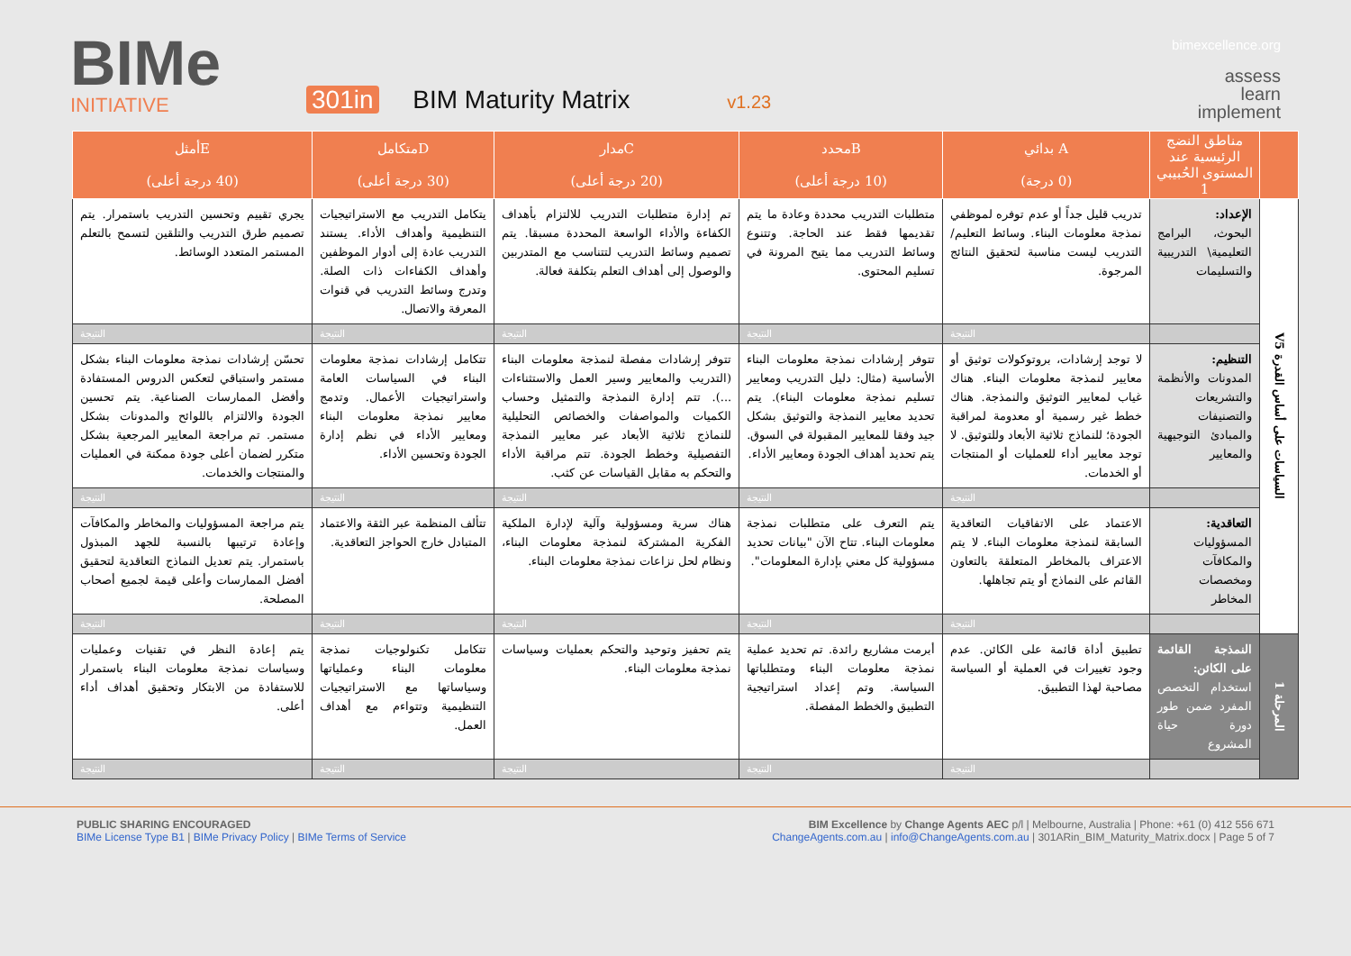BIMe
INITIATIVE
301in BIM Maturity Matrix v1.23
bimexcellence.org
assess
learn
implement
| | مناطق النضج الرئيسية عند المستوى الحُبيبي 1 | A بدائي (0 درجة) | Bمحدد (10 درجة أعلى) | Cمدار (20 درجة أعلى) | Dمتكامل (30 درجة أعلى) | Eأمثل (40 درجة أعلى) |
| --- | --- | --- | --- | --- | --- | --- |
| السياسات على أساس القدرة V5 | الإعداد: البحوث، البرامج التعليمية\ التدريبية والتسليمات | تدريب قليل جداً أو عدم توفره لموظفي نمذجة معلومات البناء. وسائط التعليم/التدريب ليست مناسبة لتحقيق النتائج المرجوة. | متطلبات التدريب محددة وعادة ما يتم تقديمها فقط عند الحاجة. وتتنوع وسائط التدريب مما يتيح المرونة في تسليم المحتوى. | تم إدارة متطلبات التدريب للالتزام بأهداف الكفاءة والأداء الواسعة المحددة مسبقا. يتم تصميم وسائط التدريب لتتناسب مع المتدربين والوصول إلى أهداف التعلم بتكلفة فعالة. | يتكامل التدريب مع الاستراتيجيات التنظيمية وأهداف الأداء. يستند التدريب عادة إلى أدوار الموظفين وأهداف الكفاءات ذات الصلة. وتدرج وسائط التدريب في قنوات المعرفة والاتصال. | يجري تقييم وتحسين التدريب باستمرار. يتم تصميم طرق التدريب والتلقين لتسمح بالتعلم المستمر المتعدد الوسائط. |
| | | النتيجة | النتيجة | النتيجة | النتيجة | النتيجة |
| | التنظيم: المدونات والأنظمة والتشريعات والتصنيفات والمبادئ التوجيهية والمعايير | لا توجد إرشادات، بروتوكولات توثيق أو معايير لنمذجة معلومات البناء. هناك غياب لمعايير التوثيق والنمذجة. هناك خطط غير رسمية أو معدومة لمراقبة الجودة؛ للنماذج ثلاثية الأبعاد وللتوثيق. لا توجد معايير أداء للعمليات أو المنتجات أو الخدمات. | تتوفر إرشادات نمذجة معلومات البناء الأساسية (مثال: دليل التدريب ومعايير تسليم نمذجة معلومات البناء). يتم تحديد معايير النمذجة والتوثيق بشكل جيد وفقا للمعايير المقبولة في السوق. يتم تحديد أهداف الجودة ومعايير الأداء. | تتوفر إرشادات مفصلة لنمذجة معلومات البناء (التدريب والمعايير وسير العمل والاستثناءات ...). تتم إدارة النمذجة والتمثيل وحساب الكميات والمواصفات والخصائص التحليلية للنماذج ثلاثية الأبعاد عبر معايير النمذجة التفصيلية وخطط الجودة. تتم مراقبة الأداء والتحكم به مقابل القياسات عن كثب. | تتكامل إرشادات نمذجة معلومات البناء في السياسات العامة واستراتيجيات الأعمال. وتدمج معايير نمذجة معلومات البناء ومعايير الأداء في نظم إدارة الجودة وتحسين الأداء. | تحسّن إرشادات نمذجة معلومات البناء بشكل مستمر واستباقي لتعكس الدروس المستفادة وأفضل الممارسات الصناعية. يتم تحسين الجودة والالتزام باللوائح والمدونات بشكل مستمر. تم مراجعة المعايير المرجعية بشكل متكرر لضمان أعلى جودة ممكنة في العمليات والمنتجات والخدمات. |
| | | النتيجة | النتيجة | النتيجة | النتيجة | النتيجة |
| | التعاقدية: المسؤوليات والمكافآت ومخصصات المخاطر | الاعتماد على الاتفاقيات التعاقدية السابقة لنمذجة معلومات البناء. لا يتم الاعتراف بالمخاطر المتعلقة بالتعاون القائم على النماذج أو يتم تجاهلها. | يتم التعرف على متطلبات نمذجة معلومات البناء. تتاح الآن "بيانات تحديد مسؤولية كل معني بإدارة المعلومات". | هناك سرية ومسؤولية وآلية لإدارة الملكية الفكرية المشتركة لنمذجة معلومات البناء، ونظام لحل نزاعات نمذجة معلومات البناء. | تتألف المنظمة عبر الثقة والاعتماد المتبادل خارج الحواجز التعاقدية. | يتم مراجعة المسؤوليات والمخاطر والمكافآت وإعادة ترتيبها بالنسبة للجهد المبذول باستمرار. يتم تعديل النماذج التعاقدية لتحقيق أفضل الممارسات وأعلى قيمة لجميع أصحاب المصلحة. |
| | | النتيجة | النتيجة | النتيجة | النتيجة | النتيجة |
| المرحلة 1 | النمذجة القائمة على الكائن: استخدام التخصص المفرد ضمن طور دورة حياة المشروع | تطبيق أداة قائمة على الكائن. عدم وجود تغييرات في العملية أو السياسة مصاحبة لهذا التطبيق. | أبرمت مشاريع رائدة. تم تحديد عملية نمذجة معلومات البناء ومتطلباتها السياسة. وتم إعداد استراتيجية التطبيق والخطط المفصلة. | يتم تحفيز وتوحيد والتحكم بعمليات وسياسات نمذجة معلومات البناء. | تتكامل تكنولوجيات نمذجة معلومات البناء وعملياتها وسياساتها مع الاستراتيجيات التنظيمية وتتواءم مع أهداف العمل. | يتم إعادة النظر في تقنيات وعمليات وسياسات نمذجة معلومات البناء باستمرار للاستفادة من الابتكار وتحقيق أهداف أداء أعلى. |
| | | النتيجة | النتيجة | النتيجة | النتيجة | النتيجة |
PUBLIC SHARING ENCOURAGED
BIMe License Type B1 | BIMe Privacy Policy | BIMe Terms of Service
BIM Excellence by Change Agents AEC p/l | Melbourne, Australia | Phone: +61 (0) 412 556 671
ChangeAgents.com.au | info@ChangeAgents.com.au | 301ARin_BIM_Maturity_Matrix.docx | Page 5 of 7